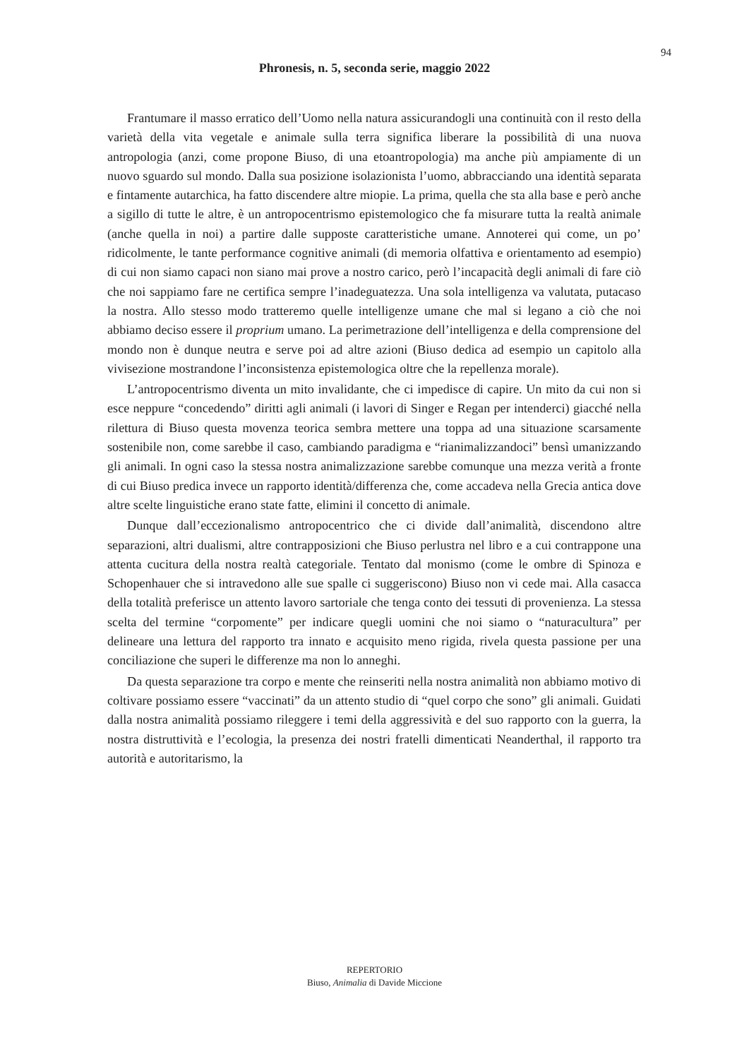94
Phronesis, n. 5, seconda serie, maggio 2022
Frantumare il masso erratico dell’Uomo nella natura assicurandogli una continuità con il resto della varietà della vita vegetale e animale sulla terra significa liberare la possibilità di una nuova antropologia (anzi, come propone Biuso, di una etoantropologia) ma anche più ampiamente di un nuovo sguardo sul mondo. Dalla sua posizione isolazionista l’uomo, abbracciando una identità separata e fintamente autarchica, ha fatto discendere altre miopie. La prima, quella che sta alla base e però anche a sigillo di tutte le altre, è un antropocentrismo epistemologico che fa misurare tutta la realtà animale (anche quella in noi) a partire dalle supposte caratteristiche umane. Annoterei qui come, un po’ ridicolmente, le tante performance cognitive animali (di memoria olfattiva e orientamento ad esempio) di cui non siamo capaci non siano mai prove a nostro carico, però l’incapacità degli animali di fare ciò che noi sappiamo fare ne certifica sempre l’inadeguatezza. Una sola intelligenza va valutata, putacaso la nostra. Allo stesso modo tratteremo quelle intelligenze umane che mal si legano a ciò che noi abbiamo deciso essere il proprium umano. La perimetrazione dell’intelligenza e della comprensione del mondo non è dunque neutra e serve poi ad altre azioni (Biuso dedica ad esempio un capitolo alla vivisezione mostrandone l’inconsistenza epistemologica oltre che la repellenza morale).
L’antropocentrismo diventa un mito invalidante, che ci impedisce di capire. Un mito da cui non si esce neppure “concedendo” diritti agli animali (i lavori di Singer e Regan per intenderci) giacché nella rilettura di Biuso questa movenza teorica sembra mettere una toppa ad una situazione scarsamente sostenibile non, come sarebbe il caso, cambiando paradigma e “rianimalizzandoci” bensì umanizzando gli animali. In ogni caso la stessa nostra animalizzazione sarebbe comunque una mezza verità a fronte di cui Biuso predica invece un rapporto identità/differenza che, come accadeva nella Grecia antica dove altre scelte linguistiche erano state fatte, elimini il concetto di animale.
Dunque dall’eccezionalismo antropocentrico che ci divide dall’animalità, discendono altre separazioni, altri dualismi, altre contrapposizioni che Biuso perlustra nel libro e a cui contrappone una attenta cucitura della nostra realtà categoriale. Tentato dal monismo (come le ombre di Spinoza e Schopenhauer che si intravedono alle sue spalle ci suggeriscono) Biuso non vi cede mai. Alla casacca della totalità preferisce un attento lavoro sartoriale che tenga conto dei tessuti di provenienza. La stessa scelta del termine “corpomente” per indicare quegli uomini che noi siamo o “naturacultura” per delineare una lettura del rapporto tra innato e acquisito meno rigida, rivela questa passione per una conciliazione che superi le differenze ma non lo anneghi.
Da questa separazione tra corpo e mente che reinseriti nella nostra animalità non abbiamo motivo di coltivare possiamo essere “vaccinati” da un attento studio di “quel corpo che sono” gli animali. Guidati dalla nostra animalità possiamo rileggere i temi della aggressività e del suo rapporto con la guerra, la nostra distruttività e l’ecologia, la presenza dei nostri fratelli dimenticati Neanderthal, il rapporto tra autorità e autoritarismo, la
REPERTORIO
Biuso, Animalia di Davide Miccione